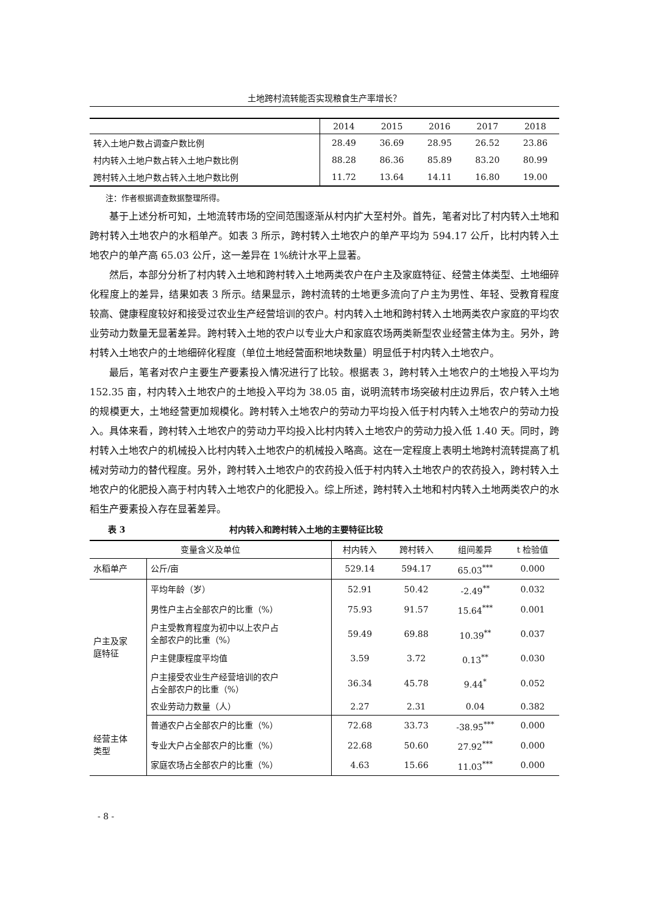土地跨村流转能否实现粮食生产率增长？
| | 2014 | 2015 | 2016 | 2017 | 2018 |
| 转入土地户数占调查户数比例 | 28.49 | 36.69 | 28.95 | 26.52 | 23.86 |
| 村内转入土地户数占转入土地户数比例 | 88.28 | 86.36 | 85.89 | 83.20 | 80.99 |
| 跨村转入土地户数占转入土地户数比例 | 11.72 | 13.64 | 14.11 | 16.80 | 19.00 |
注：作者根据调查数据整理所得。
基于上述分析可知，土地流转市场的空间范围逐渐从村内扩大至村外。首先，笔者对比了村内转入土地和跨村转入土地农户的水稻单产。如表 3 所示，跨村转入土地农户的单产平均为 594.17 公斤，比村内转入土地农户的单产高 65.03 公斤，这一差异在 1%统计水平上显著。
然后，本部分分析了村内转入土地和跨村转入土地两类农户在户主及家庭特征、经营主体类型、土地细碎化程度上的差异，结果如表 3 所示。结果显示，跨村流转的土地更多流向了户主为男性、年轻、受教育程度较高、健康程度较好和接受过农业生产经营培训的农户。村内转入土地和跨村转入土地两类农户家庭的平均农业劳动力数量无显著差异。跨村转入土地的农户以专业大户和家庭农场两类新型农业经营主体为主。另外，跨村转入土地农户的土地细碎化程度（单位土地经营面积地块数量）明显低于村内转入土地农户。
最后，笔者对农户主要生产要素投入情况进行了比较。根据表 3，跨村转入土地农户的土地投入平均为 152.35 亩，村内转入土地农户的土地投入平均为 38.05 亩，说明流转市场突破村庄边界后，农户转入土地的规模更大，土地经营更加规模化。跨村转入土地农户的劳动力平均投入低于村内转入土地农户的劳动力投入。具体来看，跨村转入土地农户的劳动力平均投入比村内转入土地农户的劳动力投入低 1.40 天。同时，跨村转入土地农户的机械投入比村内转入土地农户的机械投入略高。这在一定程度上表明土地跨村流转提高了机械对劳动力的替代程度。另外，跨村转入土地农户的农药投入低于村内转入土地农户的农药投入，跨村转入土地农户的化肥投入高于村内转入土地农户的化肥投入。综上所述，跨村转入土地和村内转入土地两类农户的水稻生产要素投入存在显著差异。
表 3 村内转入和跨村转入土地的主要特征比较
| 变量含义及单位 | | 村内转入 | 跨村转入 | 组间差异 | t 检验值 |
| --- | --- | --- | --- | --- | --- |
| 水稻单产 | 公斤/亩 | 529.14 | 594.17 | 65.03<sup>***</sup> | 0.000 |
| 户主及家 庭特征 | 平均年龄（岁） | 52.91 | 50.42 | -2.49<sup>**</sup> | 0.032 |
| | 男性户主占全部农户的比重（%） | 75.93 | 91.57 | 15.64<sup>***</sup> | 0.001 |
| | 户主受教育程度为初中以上农户占 全部农户的比重（%） | 59.49 | 69.88 | 10.39<sup>**</sup> | 0.037 |
| | 户主健康程度平均值 | 3.59 | 3.72 | 0.13<sup>**</sup> | 0.030 |
| | 户主接受农业生产经营培训的农户 占全部农户的比重（%） | 36.34 | 45.78 | 9.44<sup>*</sup> | 0.052 |
| | 农业劳动力数量（人） | 2.27 | 2.31 | 0.04 | 0.382 |
| 经营主体 类型 | 普通农户占全部农户的比重（%） | 72.68 | 33.73 | -38.95<sup>***</sup> | 0.000 |
| | 专业大户占全部农户的比重（%） | 22.68 | 50.60 | 27.92<sup>***</sup> | 0.000 |
| | 家庭农场占全部农户的比重（%） | 4.63 | 15.66 | 11.03<sup>***</sup> | 0.000 |
- 8 -